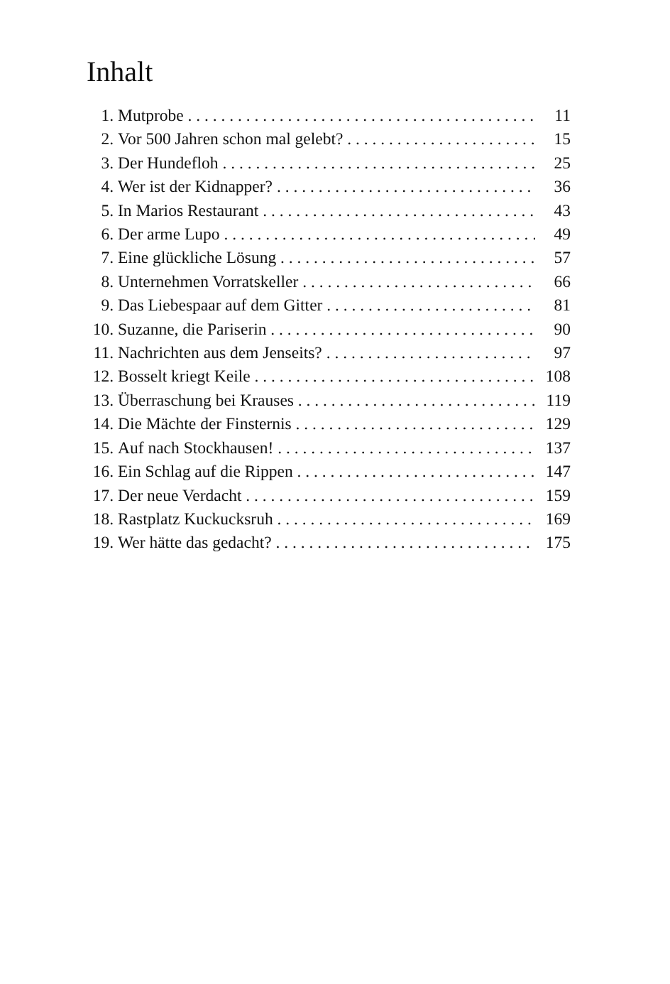Inhalt
1. Mutprobe 11
2. Vor 500 Jahren schon mal gelebt? 15
3. Der Hundefloh 25
4. Wer ist der Kidnapper? 36
5. In Marios Restaurant 43
6. Der arme Lupo 49
7. Eine glückliche Lösung 57
8. Unternehmen Vorratskeller 66
9. Das Liebespaar auf dem Gitter 81
10. Suzanne, die Pariserin 90
11. Nachrichten aus dem Jenseits? 97
12. Bosselt kriegt Keile 108
13. Überraschung bei Krauses 119
14. Die Mächte der Finsternis 129
15. Auf nach Stockhausen! 137
16. Ein Schlag auf die Rippen 147
17. Der neue Verdacht 159
18. Rastplatz Kuckucksruh 169
19. Wer hätte das gedacht? 175